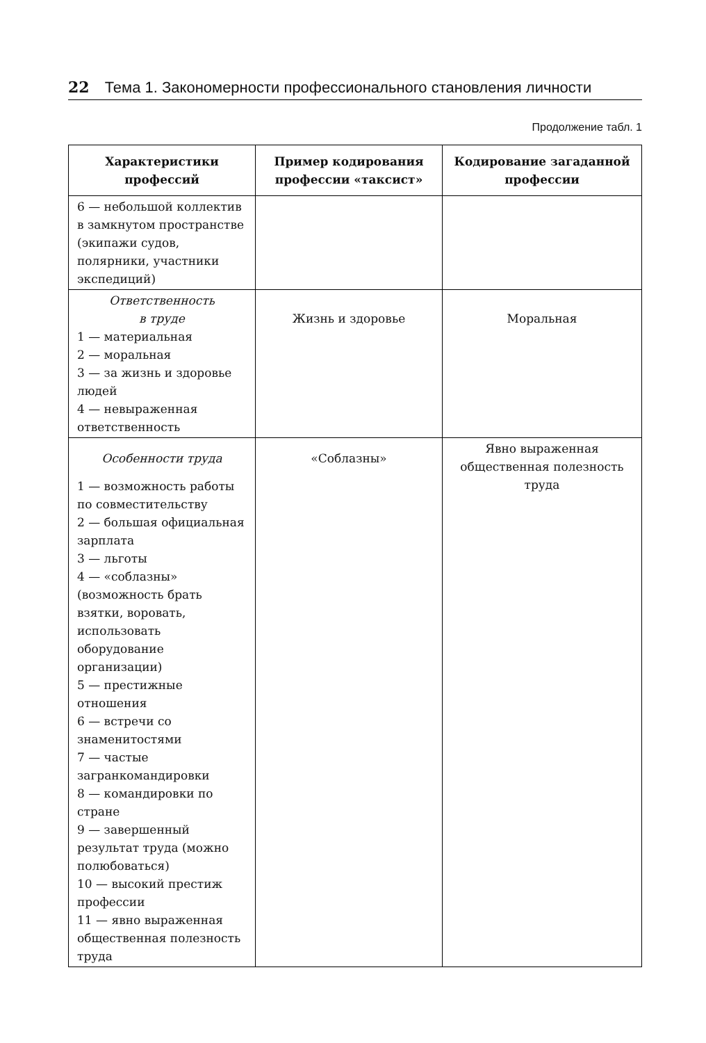22 Тема 1. Закономерности профессионального становления личности
Продолжение табл. 1
| Характеристики профессий | Пример кодирования профессии «таксист» | Кодирование загаданной профессии |
| --- | --- | --- |
| 6 — небольшой коллектив в замкнутом пространстве (экипажи судов, полярники, участники экспедиций) | | |
| Ответственность в труде 1 — материальная 2 — моральная 3 — за жизнь и здоровье людей 4 — невыраженная ответственность | Жизнь и здоровье | Моральная |
| Особенности труда 1 — возможность работы по совместительству 2 — большая официальная зарплата 3 — льготы 4 — «соблазны» (возможность брать взятки, воровать, использовать оборудование организации) 5 — престижные отношения 6 — встречи со знаменитостями 7 — частые загранкомандировки 8 — командировки по стране 9 — завершенный результат труда (можно полюбоваться) 10 — высокий престиж профессии 11 — явно выраженная общественная полезность труда | «Соблазны» | Явно выраженная общественная полезность труда |